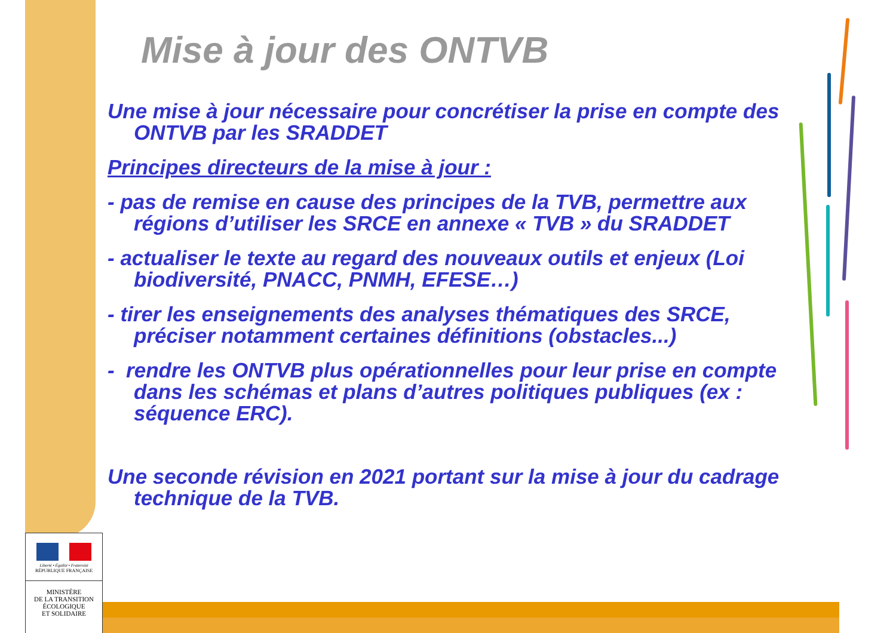Mise à jour des ONTVB
Une mise à jour nécessaire pour concrétiser la prise en compte des ONTVB par les SRADDET
Principes directeurs de la mise à jour :
- pas de remise en cause des principes de la TVB, permettre aux régions d’utiliser les SRCE en annexe « TVB » du SRADDET
- actualiser le texte au regard des nouveaux outils et enjeux (Loi biodiversité, PNACC, PNMH, EFESE…)
- tirer les enseignements des analyses thématiques des SRCE, préciser notamment certaines définitions (obstacles...)
- rendre les ONTVB plus opérationnelles pour leur prise en compte dans les schémas et plans d’autres politiques publiques (ex : séquence ERC).
Une seconde révision en 2021 portant sur la mise à jour du cadrage technique de la TVB.
Liberté • Égalité • Fraternité
RÉPUBLIQUE FRANÇAISE
MINISTÈRE
DE LA TRANSITION
ÉCOLOGIQUE
ET SOLIDAIRE